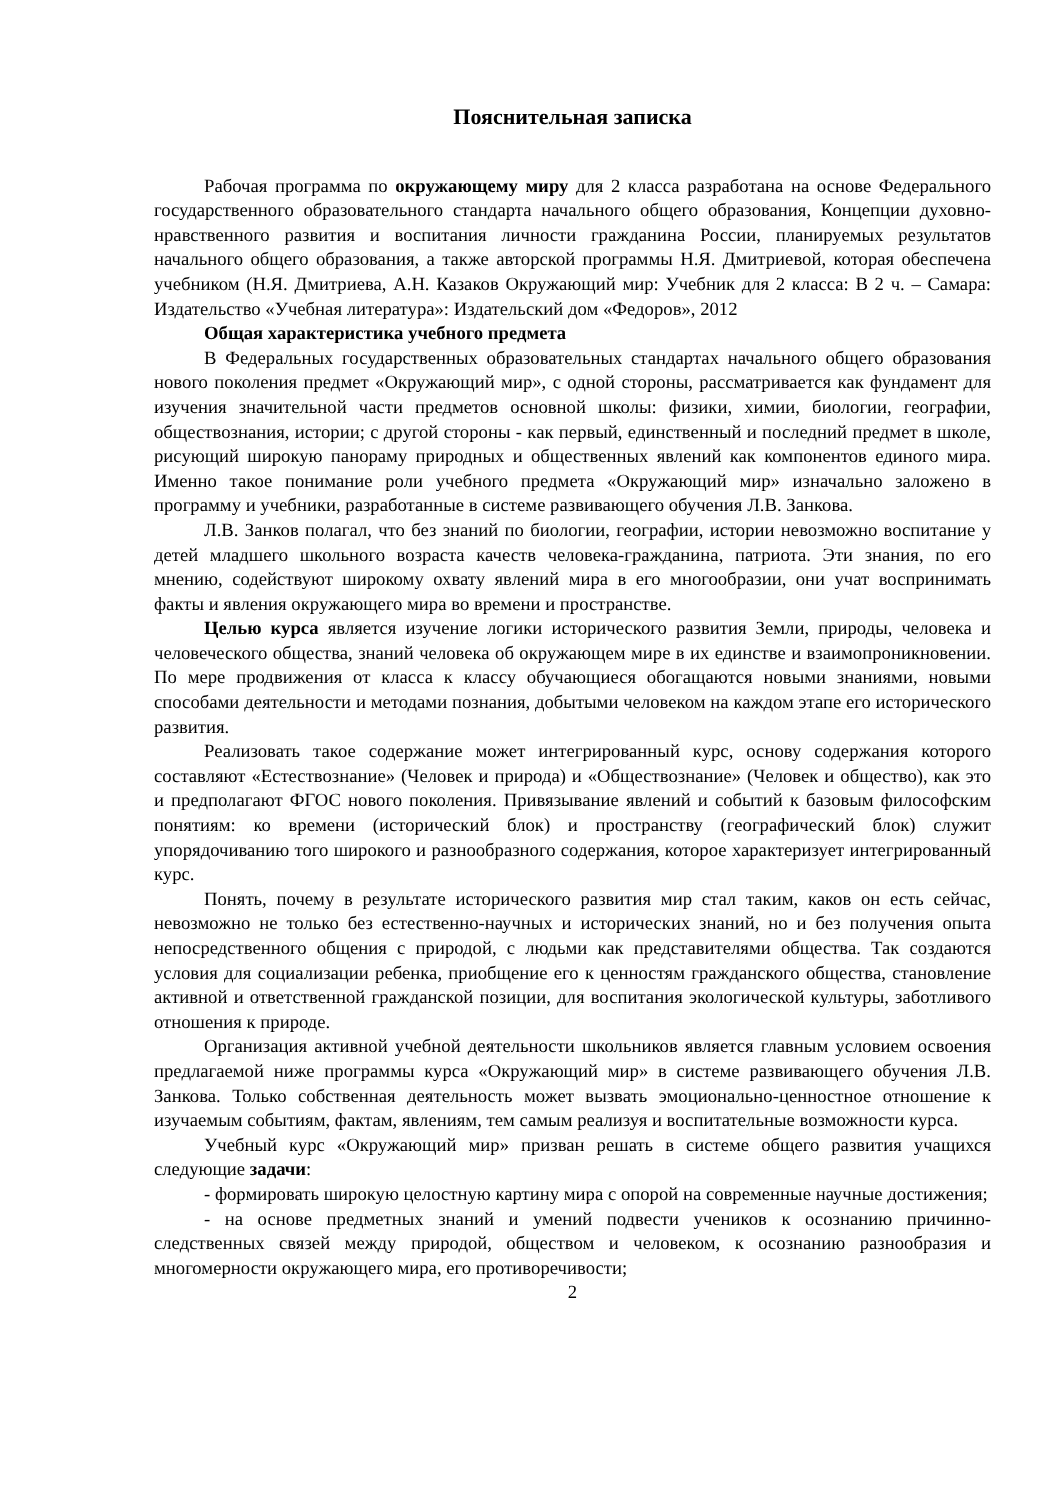Пояснительная записка
Рабочая программа по окружающему миру для 2 класса разработана на основе Федерального государственного образовательного стандарта начального общего образования, Концепции духовно-нравственного развития и воспитания личности гражданина России, планируемых результатов начального общего образования, а также авторской программы Н.Я. Дмитриевой, которая обеспечена учебником (Н.Я. Дмитриева, А.Н. Казаков Окружающий мир: Учебник для 2 класса: В 2 ч. – Самара: Издательство «Учебная литература»: Издательский дом «Федоров», 2012
Общая характеристика учебного предмета
В Федеральных государственных образовательных стандартах начального общего образования нового поколения предмет «Окружающий мир», с одной стороны, рассматривается как фундамент для изучения значительной части предметов основной школы: физики, химии, биологии, географии, обществознания, истории; с другой стороны - как первый, единственный и последний предмет в школе, рисующий широкую панораму природных и общественных явлений как компонентов единого мира. Именно такое понимание роли учебного предмета «Окружающий мир» изначально заложено в программу и учебники, разработанные в системе развивающего обучения Л.В. Занкова.
Л.В. Занков полагал, что без знаний по биологии, географии, истории невозможно воспитание у детей младшего школьного возраста качеств человека-гражданина, патриота. Эти знания, по его мнению, содействуют широкому охвату явлений мира в его многообразии, они учат воспринимать факты и явления окружающего мира во времени и пространстве.
Целью курса является изучение логики исторического развития Земли, природы, человека и человеческого общества, знаний человека об окружающем мире в их единстве и взаимопроникновении. По мере продвижения от класса к классу обучающиеся обогащаются новыми знаниями, новыми способами деятельности и методами познания, добытыми человеком на каждом этапе его исторического развития.
Реализовать такое содержание может интегрированный курс, основу содержания которого составляют «Естествознание» (Человек и природа) и «Обществознание» (Человек и общество), как это и предполагают ФГОС нового поколения. Привязывание явлений и событий к базовым философским понятиям: ко времени (исторический блок) и пространству (географический блок) служит упорядочиванию того широкого и разнообразного содержания, которое характеризует интегрированный курс.
Понять, почему в результате исторического развития мир стал таким, каков он есть сейчас, невозможно не только без естественно-научных и исторических знаний, но и без получения опыта непосредственного общения с природой, с людьми как представителями общества. Так создаются условия для социализации ребенка, приобщение его к ценностям гражданского общества, становление активной и ответственной гражданской позиции, для воспитания экологической культуры, заботливого отношения к природе.
Организация активной учебной деятельности школьников является главным условием освоения предлагаемой ниже программы курса «Окружающий мир» в системе развивающего обучения Л.В. Занкова. Только собственная деятельность может вызвать эмоционально-ценностное отношение к изучаемым событиям, фактам, явлениям, тем самым реализуя и воспитательные возможности курса.
Учебный курс «Окружающий мир» призван решать в системе общего развития учащихся следующие задачи:
- формировать широкую целостную картину мира с опорой на современные научные достижения;
- на основе предметных знаний и умений подвести учеников к осознанию причинно-следственных связей между природой, обществом и человеком, к осознанию разнообразия и многомерности окружающего мира, его противоречивости;
2